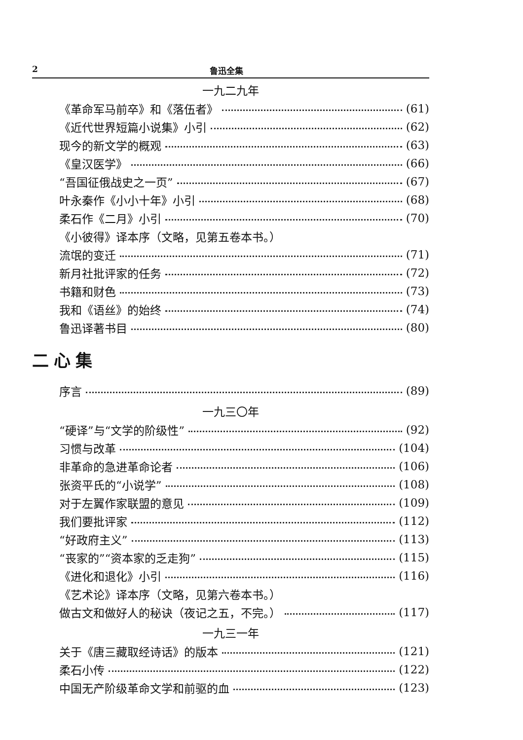2 鲁迅全集
一九二九年
《革命军马前卒》和《落伍者》 (61)
《近代世界短篇小说集》小引 (62)
现今的新文学的概观 (63)
《皇汉医学》 (66)
“吾国征俄战史之一页” (67)
叶永秦作《小小十年》小引 (68)
柔石作《二月》小引 (70)
《小彼得》译本序（文略，见第五卷本书。）
流氓的变迁 (71)
新月社批评家的任务 (72)
书籍和财色 (73)
我和《语丝》的始终 (74)
鲁迅译著书目 (80)
二心集
序言 (89)
一九三〇年
“硬译”与“文学的阶级性” (92)
习惯与改革 (104)
非革命的急进革命论者 (106)
张资平氏的“小说学” (108)
对于左翼作家联盟的意见 (109)
我们要批评家 (112)
“好政府主义” (113)
“丧家的”“资本家的乏走狗” (115)
《进化和退化》小引 (116)
《艺术论》译本序（文略，见第六卷本书。）
做古文和做好人的秘诀（夜记之五，不完。） (117)
一九三一年
关于《唐三藏取经诗话》的版本 (121)
柔石小传 (122)
中国无产阶级革命文学和前驱的血 (123)